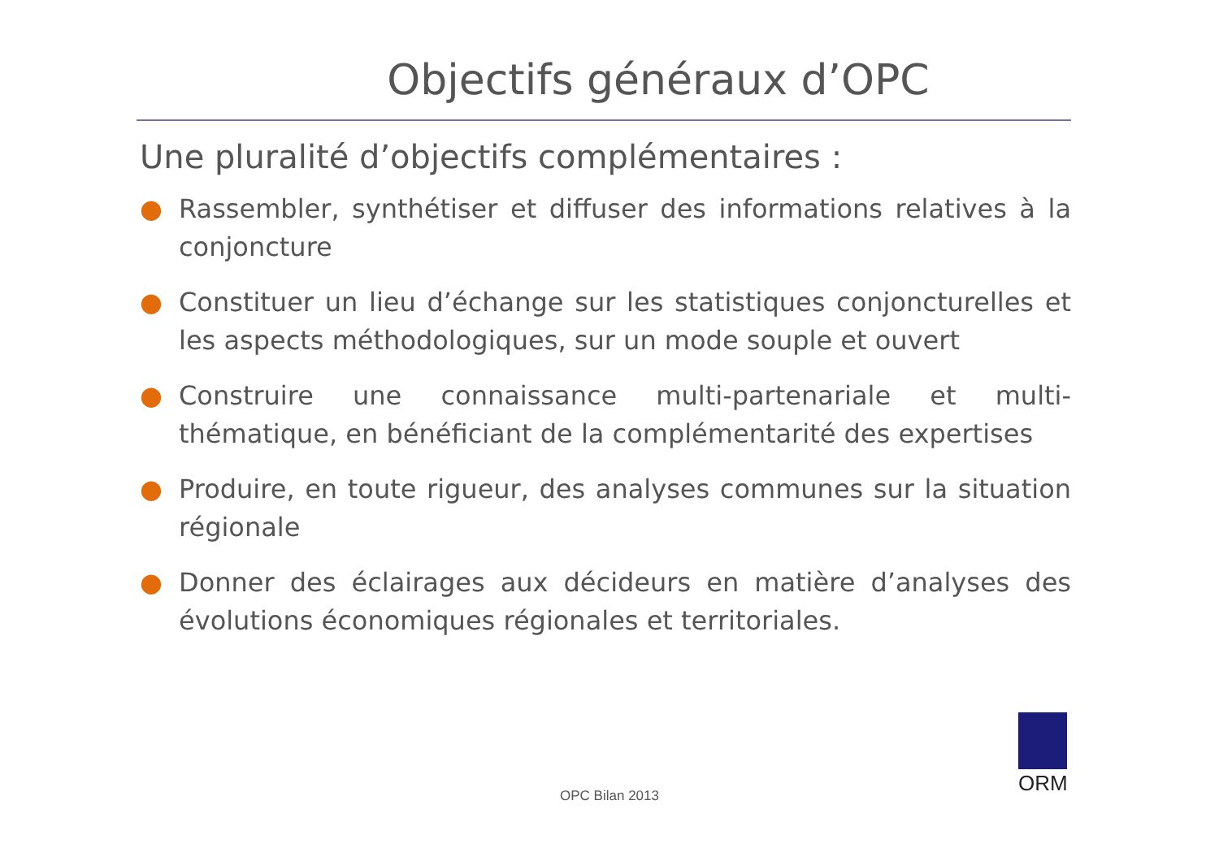Objectifs généraux d’OPC
Une pluralité d’objectifs complémentaires :
● Rassembler, synthétiser et diffuser des informations relatives à la conjoncture
● Constituer un lieu d’échange sur les statistiques conjoncturelles et les aspects méthodologiques, sur un mode souple et ouvert
● Construire une connaissance multi-partenariale et multi-thématique, en bénéficiant de la complémentarité des expertises
● Produire, en toute rigueur, des analyses communes sur la situation régionale
● Donner des éclairages aux décideurs en matière d’analyses des évolutions économiques régionales et territoriales.
OPC Bilan 2013
ORM